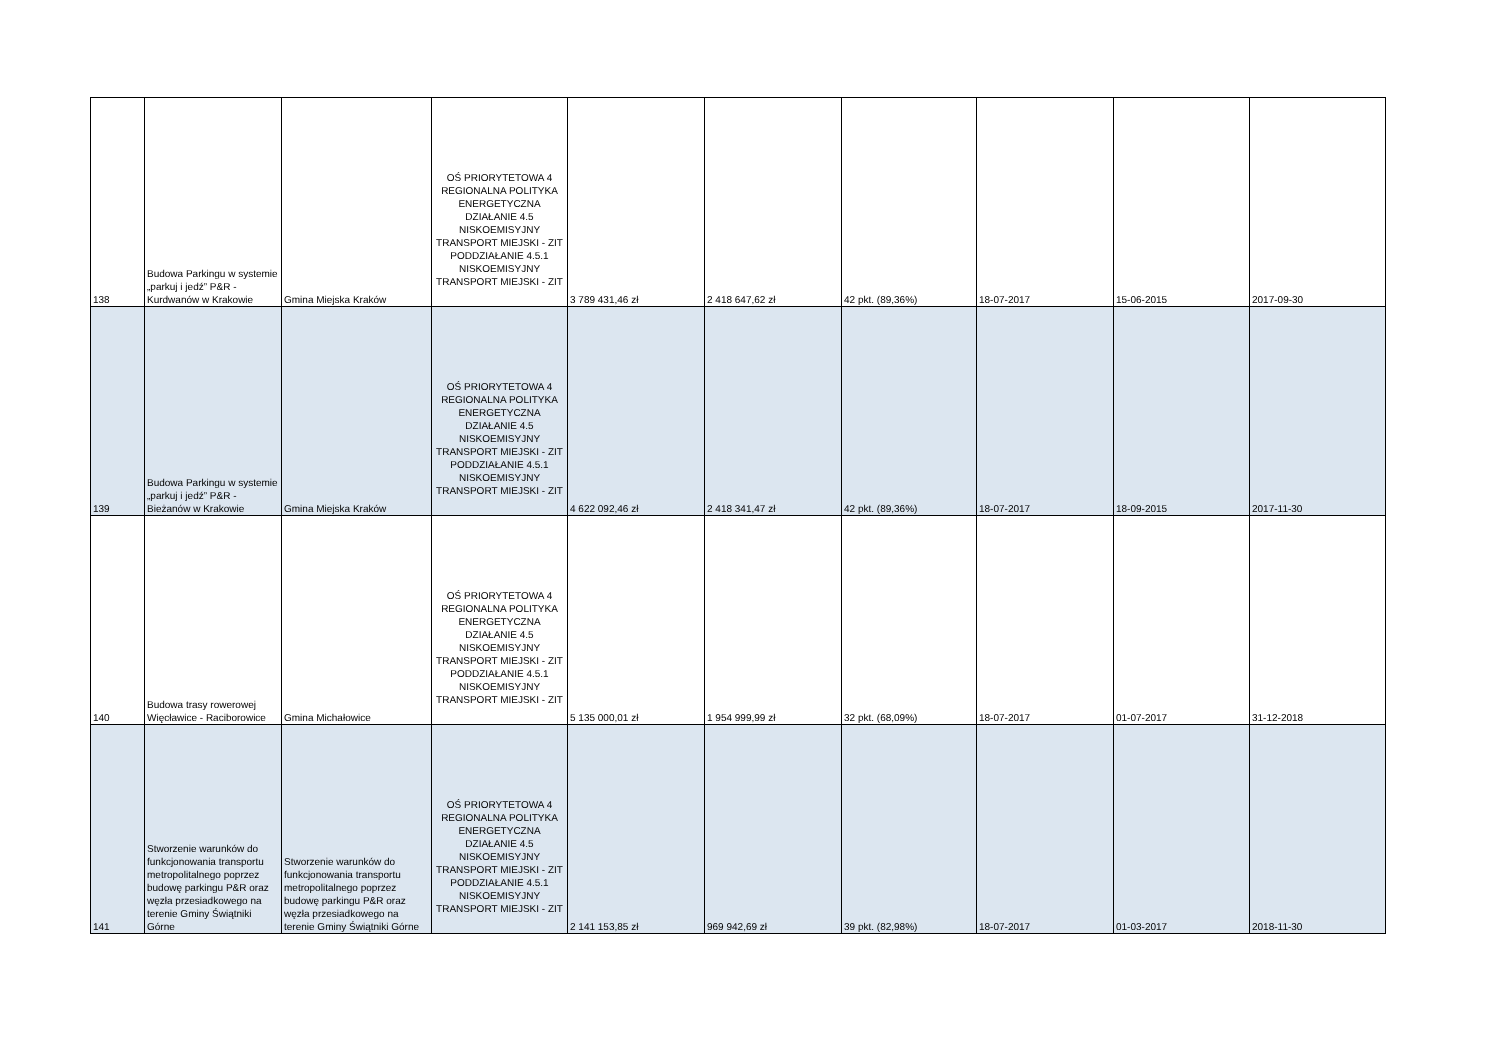| 138 | Budowa Parkingu w systemie „parkuj i jedź” P&R - Kurdwanów w Krakowie | Gmina Miejska Kraków | OŚ PRIORYTETOWA 4 REGIONALNA POLITYKA ENERGETYCZNA DZIAŁANIE 4.5 NISKOEMISYJNY TRANSPORT MIEJSKI - ZIT PODDZIAŁANIE 4.5.1 NISKOEMISYJNY TRANSPORT MIEJSKI - ZIT | 3 789 431,46 zł | 2 418 647,62 zł | 42 pkt. (89,36%) | 18-07-2017 | 15-06-2015 | 2017-09-30 |
| 139 | Budowa Parkingu w systemie „parkuj i jedź” P&R - Bieżanów w Krakowie | Gmina Miejska Kraków | OŚ PRIORYTETOWA 4 REGIONALNA POLITYKA ENERGETYCZNA DZIAŁANIE 4.5 NISKOEMISYJNY TRANSPORT MIEJSKI - ZIT PODDZIAŁANIE 4.5.1 NISKOEMISYJNY TRANSPORT MIEJSKI - ZIT | 4 622 092,46 zł | 2 418 341,47 zł | 42 pkt. (89,36%) | 18-07-2017 | 18-09-2015 | 2017-11-30 |
| 140 | Budowa trasy rowerowej Więcławice - Raciborowice | Gmina Michałowice | OŚ PRIORYTETOWA 4 REGIONALNA POLITYKA ENERGETYCZNA DZIAŁANIE 4.5 NISKOEMISYJNY TRANSPORT MIEJSKI - ZIT PODDZIAŁANIE 4.5.1 NISKOEMISYJNY TRANSPORT MIEJSKI - ZIT | 5 135 000,01 zł | 1 954 999,99 zł | 32 pkt. (68,09%) | 18-07-2017 | 01-07-2017 | 31-12-2018 |
| 141 | Stworzenie warunków do funkcjonowania transportu metropolitalnego poprzez budowę parkingu P&R oraz węzła przesiadkowego na terenie Gminy Świątniki Górne | Stworzenie warunków do funkcjonowania transportu metropolitalnego poprzez budowę parkingu P&R oraz węzła przesiadkowego na terenie Gminy Świątniki Górne | OŚ PRIORYTETOWA 4 REGIONALNA POLITYKA ENERGETYCZNA DZIAŁANIE 4.5 NISKOEMISYJNY TRANSPORT MIEJSKI - ZIT PODDZIAŁANIE 4.5.1 NISKOEMISYJNY TRANSPORT MIEJSKI - ZIT | 2 141 153,85 zł | 969 942,69 zł | 39 pkt. (82,98%) | 18-07-2017 | 01-03-2017 | 2018-11-30 |